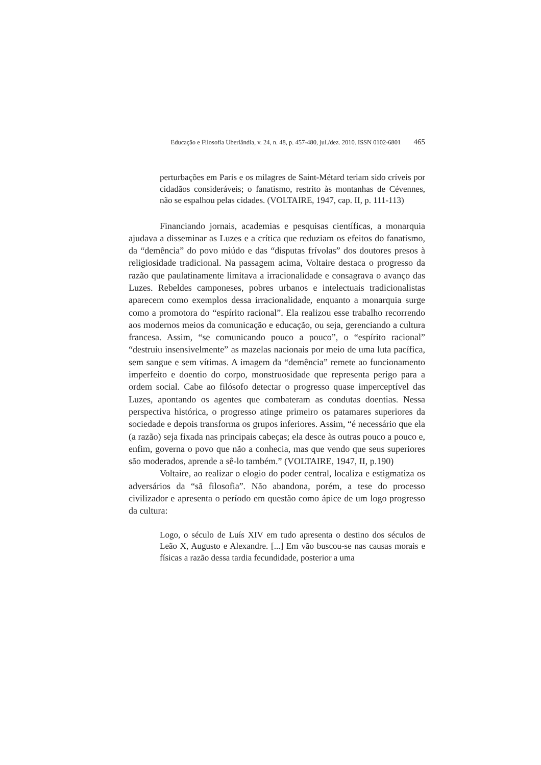Educação e Filosofia Uberlândia, v. 24, n. 48, p. 457-480, jul./dez. 2010. ISSN 0102-6801 465
perturbações em Paris e os milagres de Saint-Métard teriam sido críveis por cidadãos consideráveis; o fanatismo, restrito às montanhas de Cévennes, não se espalhou pelas cidades. (VOLTAIRE, 1947, cap. II, p. 111-113)
Financiando jornais, academias e pesquisas científicas, a monarquia ajudava a disseminar as Luzes e a crítica que reduziam os efeitos do fanatismo, da “demência” do povo miúdo e das “disputas frívolas” dos doutores presos à religiosidade tradicional. Na passagem acima, Voltaire destaca o progresso da razão que paulatinamente limitava a irracionalidade e consagrava o avanço das Luzes. Rebeldes camponeses, pobres urbanos e intelectuais tradicionalistas aparecem como exemplos dessa irracionalidade, enquanto a monarquia surge como a promotora do “espírito racional”. Ela realizou esse trabalho recorrendo aos modernos meios da comunicação e educação, ou seja, gerenciando a cultura francesa. Assim, “se comunicando pouco a pouco”, o “espírito racional” “destruiu insensivelmente” as mazelas nacionais por meio de uma luta pacífica, sem sangue e sem vítimas. A imagem da “demência” remete ao funcionamento imperfeito e doentio do corpo, monstruosidade que representa perigo para a ordem social. Cabe ao filósofo detectar o progresso quase imperceptível das Luzes, apontando os agentes que combateram as condutas doentias. Nessa perspectiva histórica, o progresso atinge primeiro os patamares superiores da sociedade e depois transforma os grupos inferiores. Assim, “é necessário que ela (a razão) seja fixada nas principais cabeças; ela desce às outras pouco a pouco e, enfim, governa o povo que não a conhecia, mas que vendo que seus superiores são moderados, aprende a sê-lo também.” (VOLTAIRE, 1947, II, p.190)
Voltaire, ao realizar o elogio do poder central, localiza e estigmatiza os adversários da “sã filosofia”. Não abandona, porém, a tese do processo civilizador e apresenta o período em questão como ápice de um logo progresso da cultura:
Logo, o século de Luís XIV em tudo apresenta o destino dos séculos de Leão X, Augusto e Alexandre. [...] Em vão buscou-se nas causas morais e físicas a razão dessa tardia fecundidade, posterior a uma